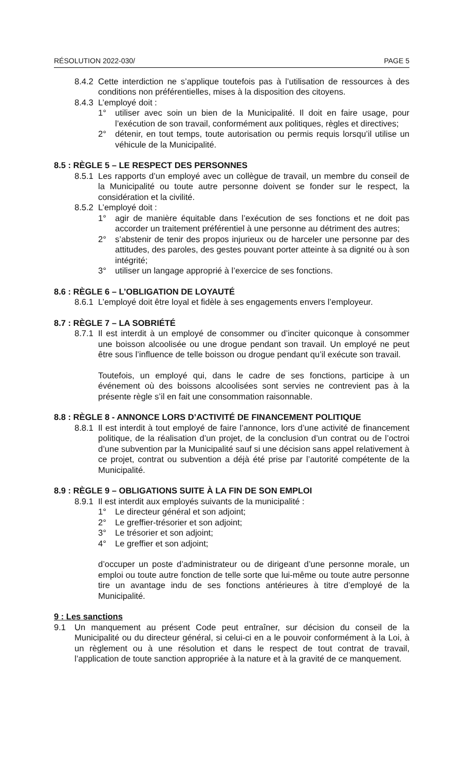RÉSOLUTION 2022-030/ PAGE 5
8.4.2 Cette interdiction ne s’applique toutefois pas à l’utilisation de ressources à des conditions non préférentielles, mises à la disposition des citoyens.
8.4.3 L’employé doit :
1° utiliser avec soin un bien de la Municipalité. Il doit en faire usage, pour l’exécution de son travail, conformément aux politiques, règles et directives;
2° détenir, en tout temps, toute autorisation ou permis requis lorsqu’il utilise un véhicule de la Municipalité.
8.5 : RÈGLE 5 – LE RESPECT DES PERSONNES
8.5.1 Les rapports d’un employé avec un collègue de travail, un membre du conseil de la Municipalité ou toute autre personne doivent se fonder sur le respect, la considération et la civilité.
8.5.2 L’employé doit :
1° agir de manière équitable dans l’exécution de ses fonctions et ne doit pas accorder un traitement préférentiel à une personne au détriment des autres;
2° s’abstenir de tenir des propos injurieux ou de harceler une personne par des attitudes, des paroles, des gestes pouvant porter atteinte à sa dignité ou à son intégrité;
3° utiliser un langage approprié à l’exercice de ses fonctions.
8.6 : RÈGLE 6 – L’OBLIGATION DE LOYAUTÉ
8.6.1 L’employé doit être loyal et fidèle à ses engagements envers l’employeur.
8.7 : RÈGLE 7 – LA SOBRIÉTÉ
8.7.1 Il est interdit à un employé de consommer ou d’inciter quiconque à consommer une boisson alcoolisée ou une drogue pendant son travail. Un employé ne peut être sous l’influence de telle boisson ou drogue pendant qu’il exécute son travail.
Toutefois, un employé qui, dans le cadre de ses fonctions, participe à un événement où des boissons alcoolisées sont servies ne contrevient pas à la présente règle s’il en fait une consommation raisonnable.
8.8 : RÈGLE 8 - ANNONCE LORS D’ACTIVITÉ DE FINANCEMENT POLITIQUE
8.8.1 Il est interdit à tout employé de faire l’annonce, lors d’une activité de financement politique, de la réalisation d’un projet, de la conclusion d’un contrat ou de l’octroi d’une subvention par la Municipalité sauf si une décision sans appel relativement à ce projet, contrat ou subvention a déjà été prise par l’autorité compétente de la Municipalité.
8.9 : RÈGLE 9 – OBLIGATIONS SUITE À LA FIN DE SON EMPLOI
8.9.1 Il est interdit aux employés suivants de la municipalité :
1° Le directeur général et son adjoint;
2° Le greffier-trésorier et son adjoint;
3° Le trésorier et son adjoint;
4° Le greffier et son adjoint;
d’occuper un poste d’administrateur ou de dirigeant d’une personne morale, un emploi ou toute autre fonction de telle sorte que lui-même ou toute autre personne tire un avantage indu de ses fonctions antérieures à titre d’employé de la Municipalité.
9 : Les sanctions
9.1 Un manquement au présent Code peut entraîner, sur décision du conseil de la Municipalité ou du directeur général, si celui-ci en a le pouvoir conformément à la Loi, à un règlement ou à une résolution et dans le respect de tout contrat de travail, l’application de toute sanction appropriée à la nature et à la gravité de ce manquement.